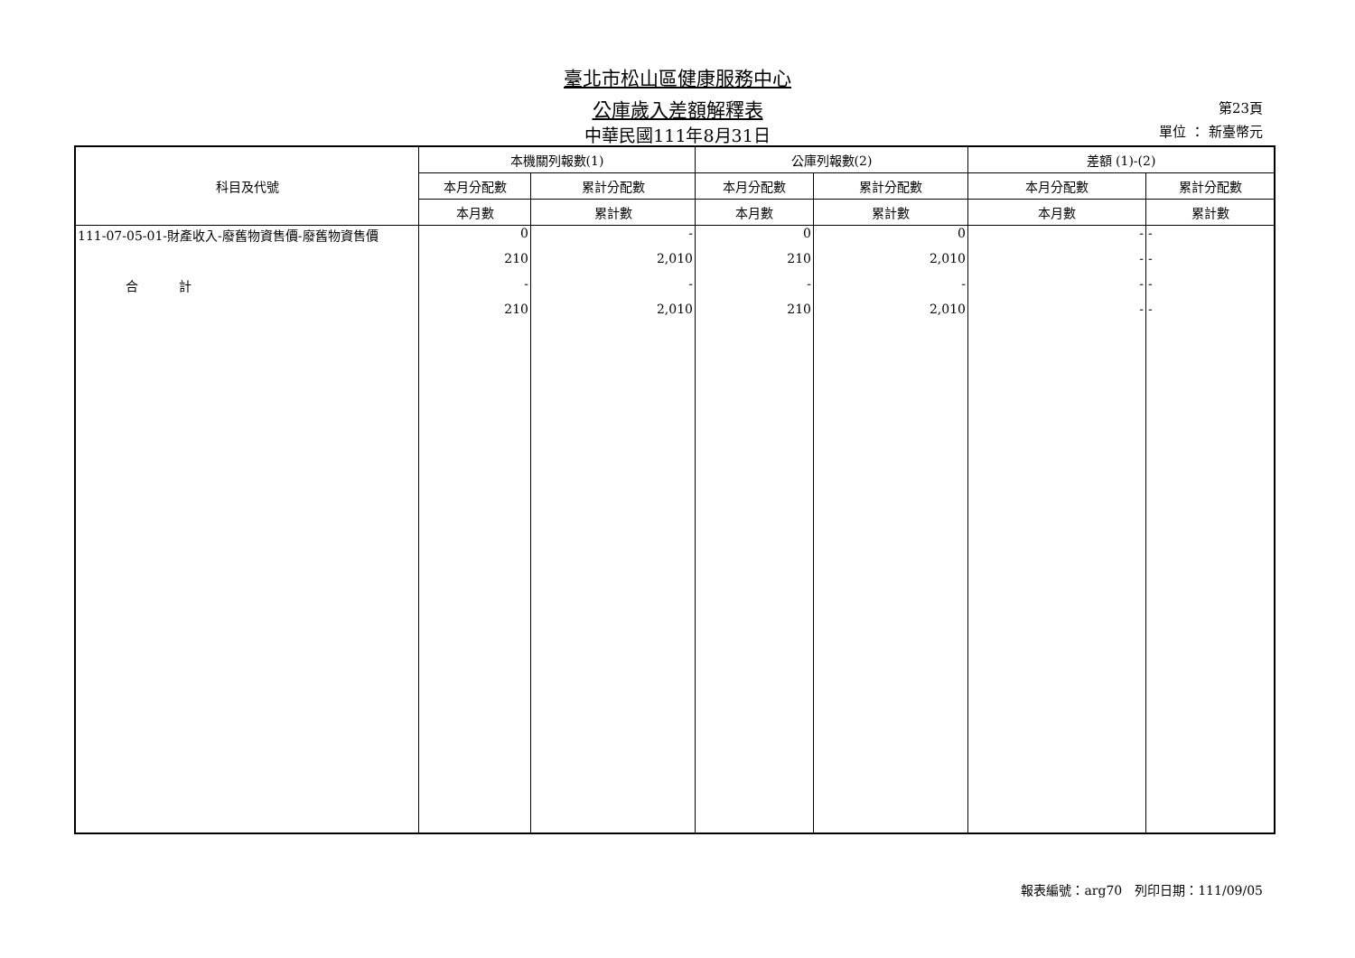臺北市松山區健康服務中心
公庫歲入差額解釋表
中華民國111年8月31日
第23頁
單位 ： 新臺幣元
| 科目及代號 | 本機關列報數(1) | | 公庫列報數(2) | | 差額 (1)-(2) | |
| --- | --- | --- | --- | --- | --- | --- |
| | 本月分配數 | 累計分配數 | 本月分配數 | 累計分配數 | 本月分配數 | 累計分配數 |
| | 本月數 | 累計數 | 本月數 | 累計數 | 本月數 | 累計數 |
| 111-07-05-01-財產收入-廢舊物資售價-廢舊物資售價 | 0 | - | 0 | 0 | - | - |
| | 210 | 2,010 | 210 | 2,010 | - | - |
| 合 計 | - | - | - | - | - | - |
| | 210 | 2,010 | 210 | 2,010 | - | - |
報表編號：arg70　列印日期：111/09/05